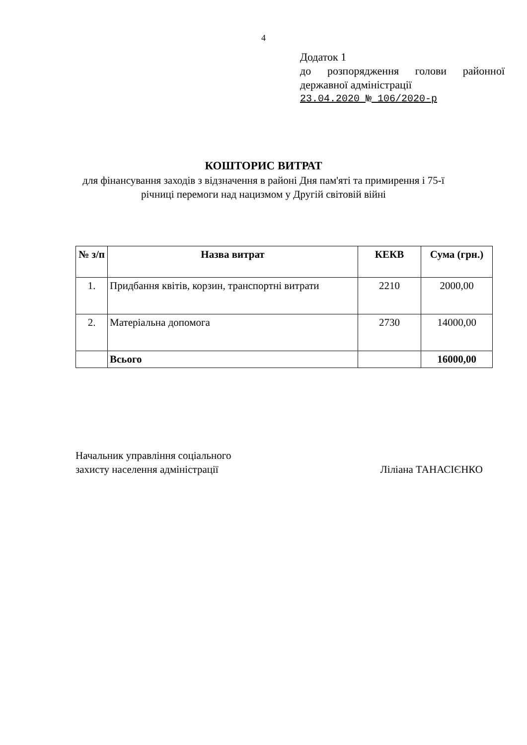4
Додаток 1
до розпорядження голови районної
державної адміністрації
23.04.2020 № 106/2020-р
КОШТОРИС ВИТРАТ
для фінансування заходів з відзначення в районі Дня пам'яті та примирення і 75-ї річниці перемоги над нацизмом у Другій світовій війні
| № з/п | Назва витрат | КЕКВ | Сума (грн.) |
| --- | --- | --- | --- |
| 1. | Придбання квітів, корзин, транспортні витрати | 2210 | 2000,00 |
| 2. | Матеріальна допомога | 2730 | 14000,00 |
| | Всього | | 16000,00 |
Начальник управління соціального
захисту населення адміністрації
Ліліана ТАНАСІЄНКО